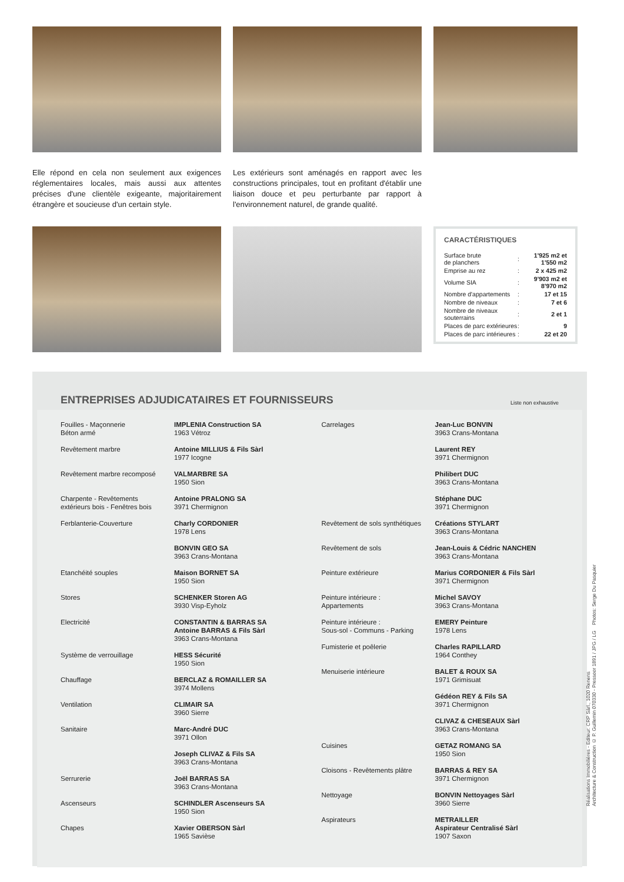Elle répond en cela non seulement aux exigences réglementaires locales, mais aussi aux attentes précises d'une clientèle exigeante, majoritairement étrangère et soucieuse d'un certain style.
Les extérieurs sont aménagés en rapport avec les constructions principales, tout en profitant d'établir une liaison douce et peu perturbante par rapport à l'environnement naturel, de grande qualité.
CARACTÉRISTIQUES
| Surface brute de planchers | : | 1'925 m2 et 1'550 m2 |
| Emprise au rez | : | 2 x 425 m2 |
| Volume SIA | : | 9'903 m2 et 8'970 m2 |
| Nombre d'appartements | : | 17 et 15 |
| Nombre de niveaux | : | 7 et 6 |
| Nombre de niveaux souterrains | : | 2 et 1 |
| Places de parc extérieures | : | 9 |
| Places de parc intérieures | : | 22 et 20 |
ENTREPRISES ADJUDICATAIRES ET FOURNISSEURS
Liste non exhaustive
| Fouilles - Maçonnerie Béton armé | IMPLENIA Construction SA 1963 Vétroz |
| Revêtement marbre | Antoine MILLIUS & Fils Sàrl 1977 Icogne |
| Revêtement marbre recomposé | VALMARBRE SA 1950 Sion |
| Charpente - Revêtements extérieurs bois - Fenêtres bois | Antoine PRALONG SA 3971 Chermignon |
| Ferblanterie-Couverture | Charly CORDONIER 1978 Lens |
| | BONVIN GEO SA 3963 Crans-Montana |
| Etanchéité souples | Maison BORNET SA 1950 Sion |
| Stores | SCHENKER Storen AG 3930 Visp-Eyholz |
| Electricité | CONSTANTIN & BARRAS SA Antoine BARRAS & Fils Sàrl 3963 Crans-Montana |
| Système de verrouillage | HESS Sécurité 1950 Sion |
| Chauffage | BERCLAZ & ROMAILLER SA 3974 Mollens |
| Ventilation | CLIMAIR SA 3960 Sierre |
| Sanitaire | Marc-André DUC 3971 Ollon |
| | Joseph CLIVAZ & Fils SA 3963 Crans-Montana |
| Serrurerie | Joël BARRAS SA 3963 Crans-Montana |
| Ascenseurs | SCHINDLER Ascenseurs SA 1950 Sion |
| Chapes | Xavier OBERSON Sàrl 1965 Savièse |
| Carrelages | Jean-Luc BONVIN 3963 Crans-Montana |
| | Laurent REY 3971 Chermignon |
| | Philibert DUC 3963 Crans-Montana |
| | Stéphane DUC 3971 Chermignon |
| Revêtement de sols synthétiques | Créations STYLART 3963 Crans-Montana |
| Revêtement de sols | Jean-Louis & Cédric NANCHEN 3963 Crans-Montana |
| Peinture extérieure | Marius CORDONIER & Fils Sàrl 3971 Chermignon |
| Peinture intérieure : Appartements | Michel SAVOY 3963 Crans-Montana |
| Peinture intérieure : Sous-sol - Communs - Parking | EMERY Peinture 1978 Lens |
| Fumisterie et poêlerie | Charles RAPILLARD 1964 Conthey |
| Menuiserie intérieure | BALET & ROUX SA 1971 Grimisuat |
| | Gédéon REY & Fils SA 3971 Chermignon |
| | CLIVAZ & CHESEAUX Sàrl 3963 Crans-Montana |
| Cuisines | GETAZ ROMANG SA 1950 Sion |
| Cloisons - Revêtements plâtre | BARRAS & REY SA 3971 Chermignon |
| Nettoyage | BONVIN Nettoyages Sàrl 3960 Sierre |
| Aspirateurs | METRAILLER Aspirateur Centralisé Sàrl 1907 Saxon |
Réalisations Immobilières - Editeur: CRP Sàrl., 1020 Renens
Architecture & Construction © P. Guillemin 070330 - Pressoor 1891 / JPG / LG Photos: Serge Du Pasquier